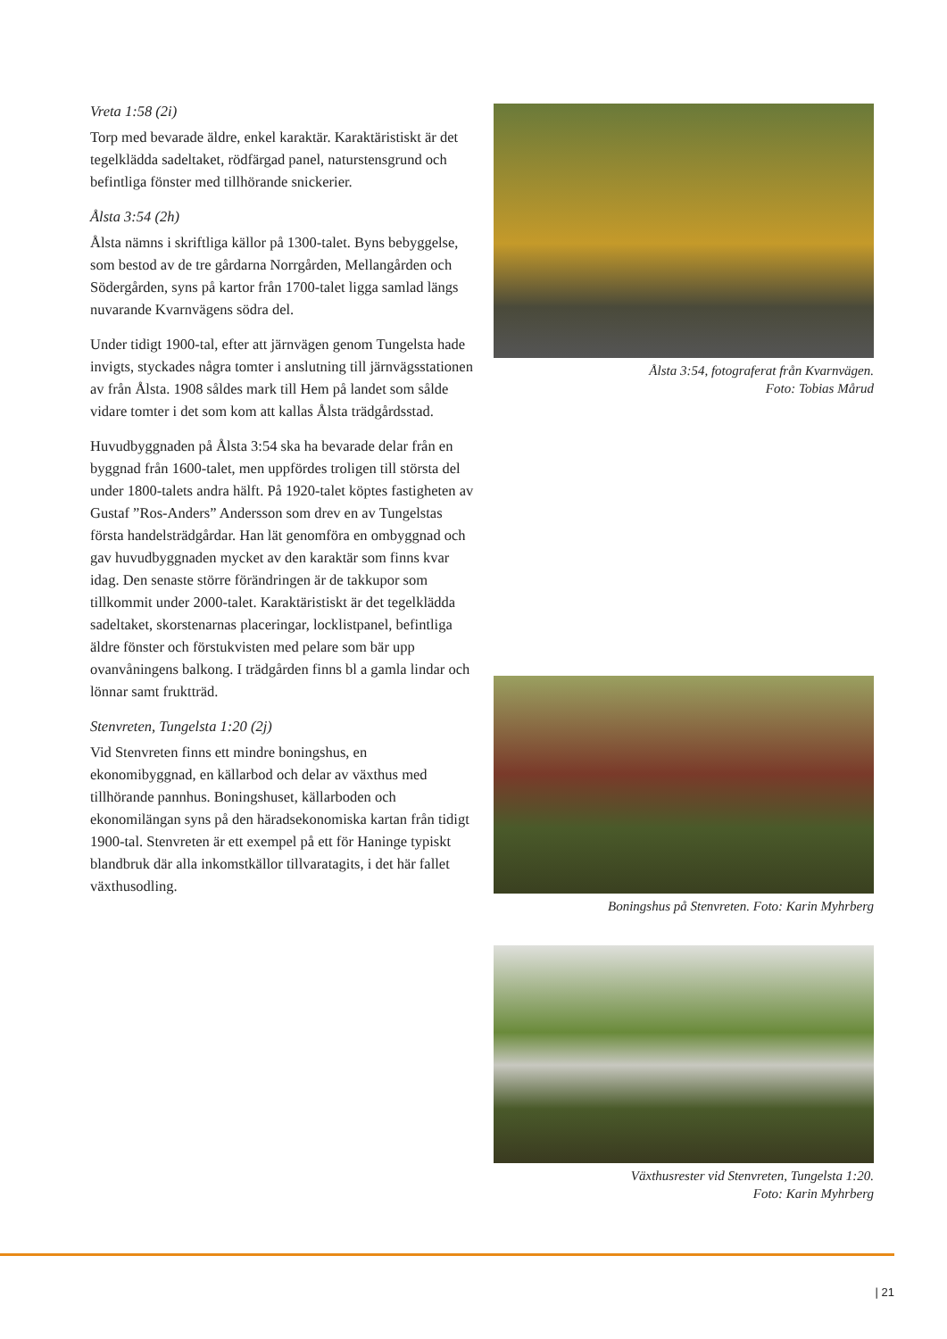Vreta 1:58 (2i)
Torp med bevarade äldre, enkel karaktär. Karaktäristiskt är det tegelklädda sadeltaket, rödfärgad panel, naturstensgrund och befintliga fönster med tillhörande snickerier.
Ålsta 3:54 (2h)
Ålsta nämns i skriftliga källor på 1300-talet. Byns bebyggelse, som bestod av de tre gårdarna Norrgården, Mellangården och Södergården, syns på kartor från 1700-talet ligga samlad längs nuvarande Kvarnvägens södra del.
Under tidigt 1900-tal, efter att järnvägen genom Tungelsta hade invigts, styckades några tomter i anslutning till järnvägsstationen av från Ålsta. 1908 såldes mark till Hem på landet som sålde vidare tomter i det som kom att kallas Ålsta trädgårdsstad.
Huvudbyggnaden på Ålsta 3:54 ska ha bevarade delar från en byggnad från 1600-talet, men uppfördes troligen till största del under 1800-talets andra hälft. På 1920-talet köptes fastigheten av Gustaf ”Ros-Anders” Andersson som drev en av Tungelstas första handelsträdgårdar. Han lät genomföra en ombyggnad och gav huvudbyggnaden mycket av den karaktär som finns kvar idag. Den senaste större förändringen är de takkupor som tillkommit under 2000-talet. Karaktäristiskt är det tegelklädda sadeltaket, skorstenarnas placeringar, locklistpanel, befintliga äldre fönster och förstukvisten med pelare som bär upp ovanvåningens balkong. I trädgården finns bl a gamla lindar och lönnar samt fruktträd.
Stenvreten, Tungelsta 1:20 (2j)
Vid Stenvreten finns ett mindre boningshus, en ekonomibyggnad, en källarbod och delar av växthus med tillhörande pannhus. Boningshuset, källarboden och ekonomilängan syns på den häradsekonomiska kartan från tidigt 1900-tal. Stenvreten är ett exempel på ett för Haninge typiskt blandbruk där alla inkomstkällor tillvaratagits, i det här fallet växthusodling.
Ålsta 3:54, fotograferat från Kvarnvägen.
Foto: Tobias Mårud
Boningshus på Stenvreten. Foto: Karin Myhrberg
Växthusrester vid Stenvreten, Tungelsta 1:20.
Foto: Karin Myhrberg
| 21